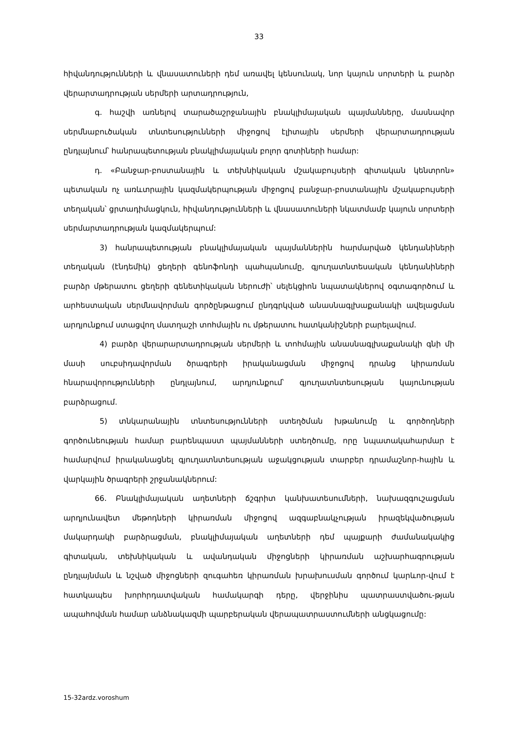33
հիվանդությունների և վնասատուների դեմ առավել կենսունակ, նոր կայուն սորտերի և բարձր վերարտադրության սերմերի արտադրություն,
գ. հաշվի առնելով տարածաշրջանային բնակլիմայական պայմանները, մասնավոր սերմնաբուծական տնտեսությունների միջոցով էլիտային սերմերի վերարտադրության ընդլայնում՝ հանրապետության բնակլիմայական բոլոր գոտիների համար:
դ. «Բանջար-բոստանային և տեխնիկական մշակաբույսերի գիտական կենտրոն» պետական ոչ առևտրային կազմակերպության միջոցով բանջար-բոստանային մշակաբույսերի տեղական՝ ցրտադիմացկուն, հիվանդությունների և վնասատուների նկատմամբ կայուն սորտերի սերմարտադրության կազմակերպում:
3) հանրապետության բնակլիմայական պայմաններին հարմարված կենդանիների տեղական (էնդեմիկ) ցեղերի գենոֆոնդի պահպանումը, գյուղատնտեսական կենդանիների բարձր մթերատու ցեղերի գենետիկական ներուժի՝ սելեկցիոն նպատակներով օգտագործում և արհեստական սերմնավորման գործընթացում ընդգրկված անասնագլխաքանակի ավելացման արդյունքում ստացվող մատղաշի տոհմային ու մթերատու հատկանիշների բարելավում.
4) բարձր վերարարտադրության սերմերի և տոհմային անասնագլխաքանակի գնի մի մասի սուբսիդավորման ծրագրերի իրականացման միջոցով դրանց կիրառման հնարավորությունների ընդլայնում, արդյունքում՝ գյուղատնտեսության կայունության բարձրացում.
5) տնկարանային տնտեսությունների ստեղծման խթանումը և գործողների գործունեության համար բարենպաստ պայմանների ստեղծումը, որը նպատակահարմար է համարվում իրականացնել գյուղատնտեսության աջակցության տարբեր դրամաշնոր-հային և վարկային ծրագրերի շրջանակներում:
66. Բնակլիմայական աղետների ճշգրիտ կանխատեսումների, նախազգուշացման արդյունավետ մեթոդների կիրառման միջոցով ազգաբնակչության իրազեկվածության մակարդակի բարձրացման, բնակլիմայական աղետների դեմ պայքարի ժամանակակից գիտական, տեխնիկական և ավանդական միջոցների կիրառման աշխարհագրության ընդլայնման և նշված միջոցների զուգահեռ կիրառման խրախուսման գործում կարևոր-վում է հատկապես խորհրդատվական համակարգի դերը, վերջինիս պատրաստվածու-թյան ապահովման համար անձնակազմի պարբերական վերապատրաստումների անցկացումը:
15-32ardz.voroshum